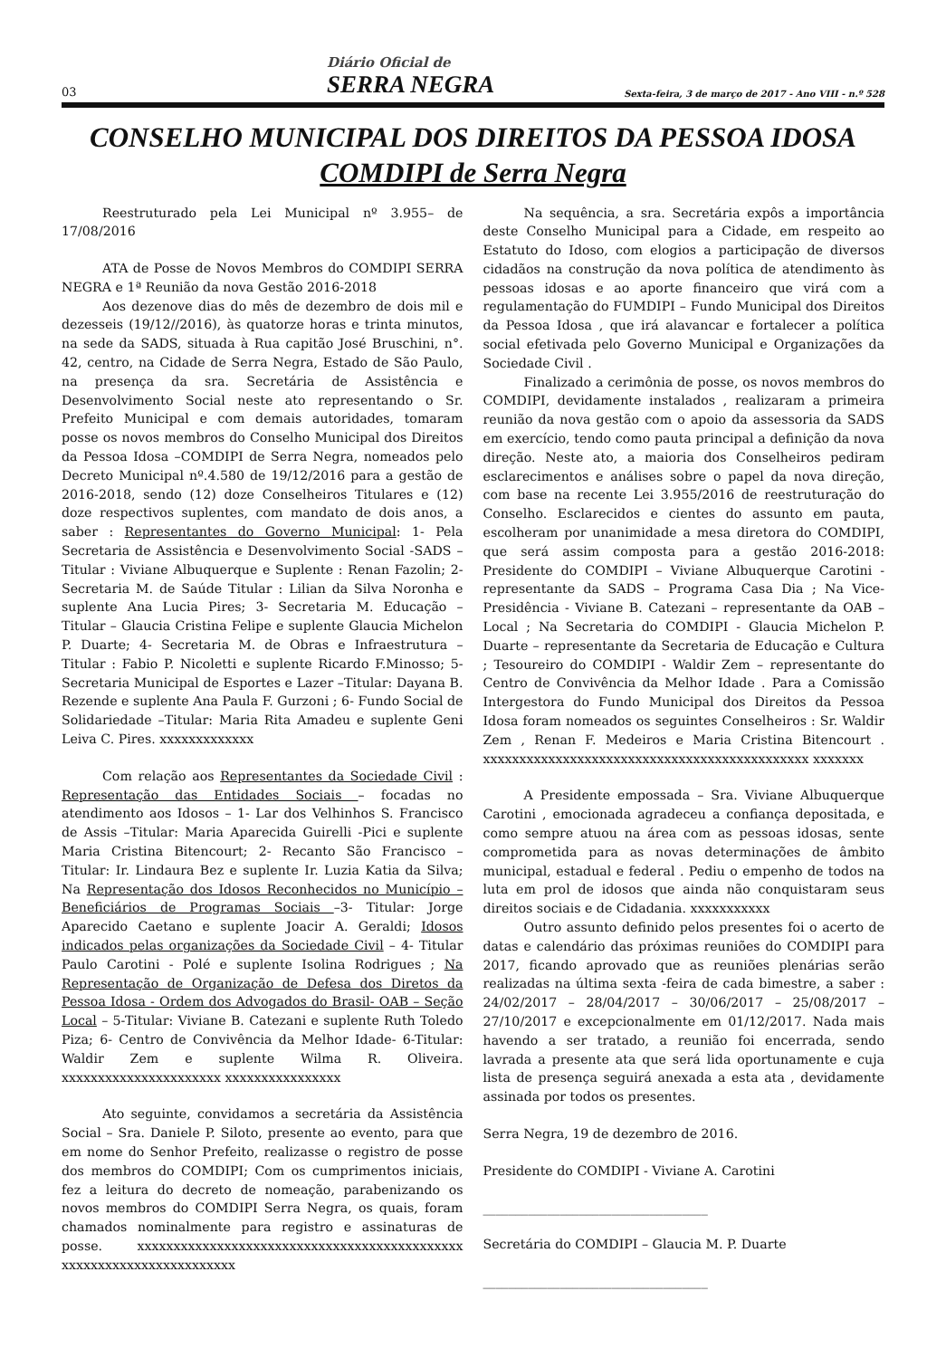03
Diário Oficial de
SERRA NEGRA
Sexta-feira, 3 de março de 2017 - Ano VIII - n.º 528
CONSELHO MUNICIPAL DOS DIREITOS DA PESSOA IDOSA
COMDIPI de Serra Negra
Reestruturado pela Lei Municipal nº 3.955– de 17/08/2016
ATA de Posse de Novos Membros do COMDIPI SERRA NEGRA e 1ª Reunião da nova Gestão 2016-2018
Aos dezenove dias do mês de dezembro de dois mil e dezesseis (19/12//2016), às quatorze horas e trinta minutos, na sede da SADS, situada à Rua capitão José Bruschini, n°. 42, centro, na Cidade de Serra Negra, Estado de São Paulo, na presença da sra. Secretária de Assistência e Desenvolvimento Social neste ato representando o Sr. Prefeito Municipal e com demais autoridades, tomaram posse os novos membros do Conselho Municipal dos Direitos da Pessoa Idosa –COMDIPI de Serra Negra, nomeados pelo Decreto Municipal nº.4.580 de 19/12/2016 para a gestão de 2016-2018, sendo (12) doze Conselheiros Titulares e (12) doze respectivos suplentes, com mandato de dois anos, a saber : Representantes do Governo Municipal: 1- Pela Secretaria de Assistência e Desenvolvimento Social -SADS – Titular : Viviane Albuquerque e Suplente : Renan Fazolin; 2-Secretaria M. de Saúde Titular : Lilian da Silva Noronha e suplente Ana Lucia Pires; 3- Secretaria M. Educação – Titular – Glaucia Cristina Felipe e suplente Glaucia Michelon P. Duarte; 4- Secretaria M. de Obras e Infraestrutura – Titular : Fabio P. Nicoletti e suplente Ricardo F.Minosso; 5- Secretaria Municipal de Esportes e Lazer –Titular: Dayana B. Rezende e suplente Ana Paula F. Gurzoni ; 6- Fundo Social de Solidariedade –Titular: Maria Rita Amadeu e suplente Geni Leiva C. Pires. xxxxxxxxxxxxx
Com relação aos Representantes da Sociedade Civil : Representação das Entidades Sociais – focadas no atendimento aos Idosos – 1- Lar dos Velhinhos S. Francisco de Assis –Titular: Maria Aparecida Guirelli -Pici e suplente Maria Cristina Bitencourt; 2- Recanto São Francisco – Titular: Ir. Lindaura Bez e suplente Ir. Luzia Katia da Silva; Na Representação dos Idosos Reconhecidos no Município – Beneficiários de Programas Sociais –3- Titular: Jorge Aparecido Caetano e suplente Joacir A. Geraldi; Idosos indicados pelas organizações da Sociedade Civil – 4- Titular Paulo Carotini - Polé e suplente Isolina Rodrigues ; Na Representação de Organização de Defesa dos Diretos da Pessoa Idosa - Ordem dos Advogados do Brasil- OAB – Seção Local – 5-Titular: Viviane B. Catezani e suplente Ruth Toledo Piza; 6- Centro de Convivência da Melhor Idade- 6-Titular: Waldir Zem e suplente Wilma R. Oliveira. xxxxxxxxxxxxxxxxxxxxxx xxxxxxxxxxxxxxxx
Ato seguinte, convidamos a secretária da Assistência Social – Sra. Daniele P. Siloto, presente ao evento, para que em nome do Senhor Prefeito, realizasse o registro de posse dos membros do COMDIPI; Com os cumprimentos iniciais, fez a leitura do decreto de nomeação, parabenizando os novos membros do COMDIPI Serra Negra, os quais, foram chamados nominalmente para registro e assinaturas de posse. xxxxxxxxxxxxxxxxxxxxxxxxxxxxxxxxxxxxxxxxxxxxx xxxxxxxxxxxxxxxxxxxxxxxx
Na sequência, a sra. Secretária expôs a importância deste Conselho Municipal para a Cidade, em respeito ao Estatuto do Idoso, com elogios a participação de diversos cidadãos na construção da nova política de atendimento às pessoas idosas e ao aporte financeiro que virá com a regulamentação do FUMDIPI – Fundo Municipal dos Direitos da Pessoa Idosa , que irá alavancar e fortalecer a política social efetivada pelo Governo Municipal e Organizações da Sociedade Civil .
Finalizado a cerimônia de posse, os novos membros do COMDIPI, devidamente instalados , realizaram a primeira reunião da nova gestão com o apoio da assessoria da SADS em exercício, tendo como pauta principal a definição da nova direção. Neste ato, a maioria dos Conselheiros pediram esclarecimentos e análises sobre o papel da nova direção, com base na recente Lei 3.955/2016 de reestruturação do Conselho. Esclarecidos e cientes do assunto em pauta, escolheram por unanimidade a mesa diretora do COMDIPI, que será assim composta para a gestão 2016-2018: Presidente do COMDIPI – Viviane Albuquerque Carotini - representante da SADS – Programa Casa Dia ; Na Vice-Presidência - Viviane B. Catezani – representante da OAB –Local ; Na Secretaria do COMDIPI - Glaucia Michelon P. Duarte – representante da Secretaria de Educação e Cultura ; Tesoureiro do COMDIPI - Waldir Zem – representante do Centro de Convivência da Melhor Idade . Para a Comissão Intergestora do Fundo Municipal dos Direitos da Pessoa Idosa foram nomeados os seguintes Conselheiros : Sr. Waldir Zem , Renan F. Medeiros e Maria Cristina Bitencourt . xxxxxxxxxxxxxxxxxxxxxxxxxxxxxxxxxxxxxxxxxxxxx xxxxxxx
A Presidente empossada – Sra. Viviane Albuquerque Carotini , emocionada agradeceu a confiança depositada, e como sempre atuou na área com as pessoas idosas, sente comprometida para as novas determinações de âmbito municipal, estadual e federal . Pediu o empenho de todos na luta em prol de idosos que ainda não conquistaram seus direitos sociais e de Cidadania. xxxxxxxxxxx
Outro assunto definido pelos presentes foi o acerto de datas e calendário das próximas reuniões do COMDIPI para 2017, ficando aprovado que as reuniões plenárias serão realizadas na última sexta -feira de cada bimestre, a saber : 24/02/2017 – 28/04/2017 – 30/06/2017 – 25/08/2017 – 27/10/2017 e excepcionalmente em 01/12/2017. Nada mais havendo a ser tratado, a reunião foi encerrada, sendo lavrada a presente ata que será lida oportunamente e cuja lista de presença seguirá anexada a esta ata , devidamente assinada por todos os presentes.
Serra Negra, 19 de dezembro de 2016.
Presidente do COMDIPI - Viviane A. Carotini
___________________________________
Secretária do COMDIPI – Glaucia M. P. Duarte
___________________________________